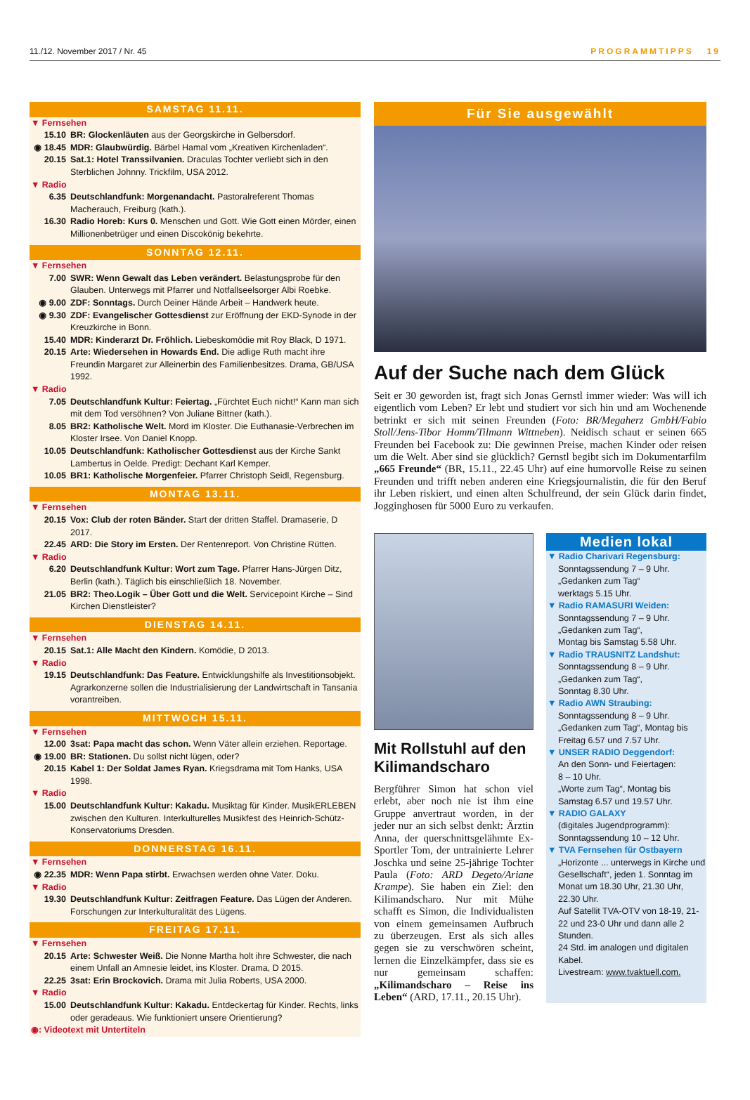11./12. November 2017 / Nr. 45 PROGRAMMTIPPS 19
SAMSTAG 11.11.
▼ Fernsehen
15.10 BR: Glockenläuten aus der Georgskirche in Gelbersdorf.
◉ 18.45 MDR: Glaubwürdig. Bärbel Hamal vom „Kreativen Kirchenladen“.
20.15 Sat.1: Hotel Transsilvanien. Draculas Tochter verliebt sich in den Sterblichen Johnny. Trickfilm, USA 2012.
▼ Radio
6.35 Deutschlandfunk: Morgenandacht. Pastoralreferent Thomas Macherauch, Freiburg (kath.).
16.30 Radio Horeb: Kurs 0. Menschen und Gott. Wie Gott einen Mörder, einen Millionenbetrüger und einen Discokönig bekehrte.
SONNTAG 12.11.
▼ Fernsehen
7.00 SWR: Wenn Gewalt das Leben verändert. Belastungsprobe für den Glauben. Unterwegs mit Pfarrer und Notfallseelsorger Albi Roebke.
◉ 9.00 ZDF: Sonntags. Durch Deiner Hände Arbeit – Handwerk heute.
◉ 9.30 ZDF: Evangelischer Gottesdienst zur Eröffnung der EKD-Synode in der Kreuzkirche in Bonn.
15.40 MDR: Kinderarzt Dr. Fröhlich. Liebeskomödie mit Roy Black, D 1971.
20.15 Arte: Wiedersehen in Howards End. Die adlige Ruth macht ihre Freundin Margaret zur Alleinerbin des Familienbesitzes. Drama, GB/USA 1992.
▼ Radio
7.05 Deutschlandfunk Kultur: Feiertag. „Fürchtet Euch nicht!“ Kann man sich mit dem Tod versöhnen? Von Juliane Bittner (kath.).
8.05 BR2: Katholische Welt. Mord im Kloster. Die Euthanasie-Verbrechen im Kloster Irsee. Von Daniel Knopp.
10.05 Deutschlandfunk: Katholischer Gottesdienst aus der Kirche Sankt Lambertus in Oelde. Predigt: Dechant Karl Kemper.
10.05 BR1: Katholische Morgenfeier. Pfarrer Christoph Seidl, Regensburg.
MONTAG 13.11.
▼ Fernsehen
20.15 Vox: Club der roten Bänder. Start der dritten Staffel. Dramaserie, D 2017.
22.45 ARD: Die Story im Ersten. Der Rentenreport. Von Christine Rütten.
▼ Radio
6.20 Deutschlandfunk Kultur: Wort zum Tage. Pfarrer Hans-Jürgen Ditz, Berlin (kath.). Täglich bis einschließlich 18. November.
21.05 BR2: Theo.Logik – Über Gott und die Welt. Servicepoint Kirche – Sind Kirchen Dienstleister?
DIENSTAG 14.11.
▼ Fernsehen
20.15 Sat.1: Alle Macht den Kindern. Komödie, D 2013.
▼ Radio
19.15 Deutschlandfunk: Das Feature. Entwicklungshilfe als Investitionsobjekt. Agrarkonzerne sollen die Industrialisierung der Landwirtschaft in Tansania vorantreiben.
MITTWOCH 15.11.
▼ Fernsehen
12.00 3sat: Papa macht das schon. Wenn Väter allein erziehen. Reportage.
◉ 19.00 BR: Stationen. Du sollst nicht lügen, oder?
20.15 Kabel 1: Der Soldat James Ryan. Kriegsdrama mit Tom Hanks, USA 1998.
▼ Radio
15.00 Deutschlandfunk Kultur: Kakadu. Musiktag für Kinder. MusikERLEBEN zwischen den Kulturen. Interkulturelles Musikfest des Heinrich-Schütz-Konservatoriums Dresden.
DONNERSTAG 16.11.
▼ Fernsehen
◉ 22.35 MDR: Wenn Papa stirbt. Erwachsen werden ohne Vater. Doku.
▼ Radio
19.30 Deutschlandfunk Kultur: Zeitfragen Feature. Das Lügen der Anderen. Forschungen zur Interkulturalität des Lügens.
FREITAG 17.11.
▼ Fernsehen
20.15 Arte: Schwester Weiß. Die Nonne Martha holt ihre Schwester, die nach einem Unfall an Amnesie leidet, ins Kloster. Drama, D 2015.
22.25 3sat: Erin Brockovich. Drama mit Julia Roberts, USA 2000.
▼ Radio
15.00 Deutschlandfunk Kultur: Kakadu. Entdeckertag für Kinder. Rechts, links oder geradeaus. Wie funktioniert unsere Orientierung?
◉: Videotext mit Untertiteln
Für Sie ausgewählt
Auf der Suche nach dem Glück
Seit er 30 geworden ist, fragt sich Jonas Gernstl immer wieder: Was will ich eigentlich vom Leben? Er lebt und studiert vor sich hin und am Wochenende betrinkt er sich mit seinen Freunden (Foto: BR/Megaherz GmbH/Fabio Stoll/Jens-Tibor Homm/Tilmann Wittneben). Neidisch schaut er seinen 665 Freunden bei Facebook zu: Die gewinnen Preise, machen Kinder oder reisen um die Welt. Aber sind sie glücklich? Gernstl begibt sich im Dokumentarfilm „665 Freunde“ (BR, 15.11., 22.45 Uhr) auf eine humorvolle Reise zu seinen Freunden und trifft neben anderen eine Kriegsjournalistin, die für den Beruf ihr Leben riskiert, und einen alten Schulfreund, der sein Glück darin findet, Jogginghosen für 5000 Euro zu verkaufen.
Mit Rollstuhl auf den Kilimandscharo
Bergführer Simon hat schon viel erlebt, aber noch nie ist ihm eine Gruppe anvertraut worden, in der jeder nur an sich selbst denkt: Ärztin Anna, der querschnittsgelähmte Ex-Sportler Tom, der untrainierte Lehrer Joschka und seine 25-jährige Tochter Paula (Foto: ARD Degeto/Ariane Krampe). Sie haben ein Ziel: den Kilimandscharo. Nur mit Mühe schafft es Simon, die Individualisten von einem gemeinsamen Aufbruch zu überzeugen. Erst als sich alles gegen sie zu verschwören scheint, lernen die Einzelkämpfer, dass sie es nur gemeinsam schaffen: „Kilimandscharo – Reise ins Leben“ (ARD, 17.11., 20.15 Uhr).
Medien lokal
▼ Radio Charivari Regensburg:
Sonntagssendung 7 – 9 Uhr.
„Gedanken zum Tag“
werktags 5.15 Uhr.
▼ Radio RAMASURI Weiden:
Sonntagssendung 7 – 9 Uhr.
„Gedanken zum Tag“,
Montag bis Samstag 5.58 Uhr.
▼ Radio TRAUSNITZ Landshut:
Sonntagssendung 8 – 9 Uhr.
„Gedanken zum Tag“,
Sonntag 8.30 Uhr.
▼ Radio AWN Straubing:
Sonntagssendung 8 – 9 Uhr.
„Gedanken zum Tag“, Montag bis Freitag 6.57 und 7.57 Uhr.
▼ UNSER RADIO Deggendorf:
An den Sonn- und Feiertagen:
8 – 10 Uhr.
„Worte zum Tag“, Montag bis Samstag 6.57 und 19.57 Uhr.
▼ RADIO GALAXY
(digitales Jugendprogramm):
Sonntagssendung 10 – 12 Uhr.
▼ TVA Fernsehen für Ostbayern
„Horizonte ... unterwegs in Kirche und Gesellschaft“, jeden 1. Sonntag im Monat um 18.30 Uhr, 21.30 Uhr, 22.30 Uhr.
Auf Satellit TVA-OTV von 18-19, 21-22 und 23-0 Uhr und dann alle 2 Stunden.
24 Std. im analogen und digitalen Kabel.
Livestream: www.tvaktuell.com.